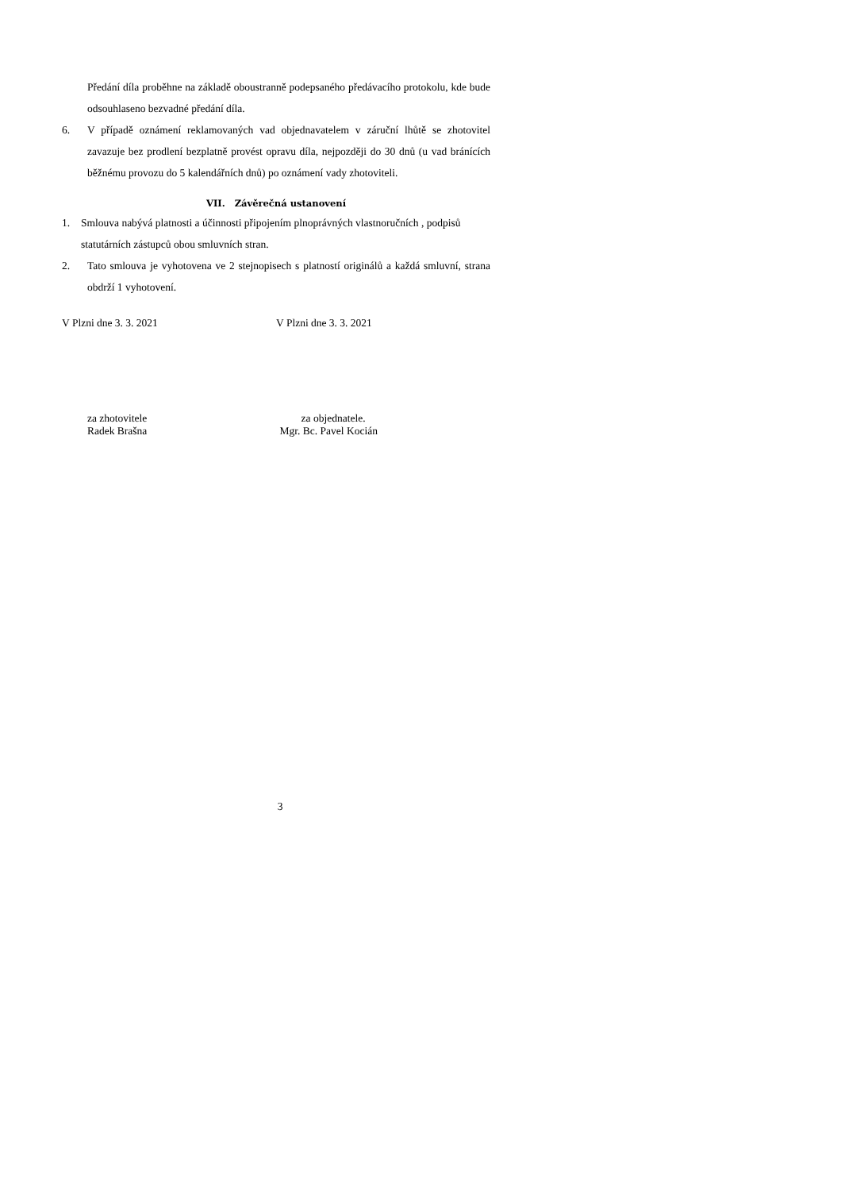Předání díla proběhne na základě oboustranně podepsaného předávacího protokolu, kde bude odsouhlaseno bezvadné předání díla.
6. V případě oznámení reklamovaných vad objednavatelem v záruční lhůtě se zhotovitel zavazuje bez prodlení bezplatně provést opravu díla, nejpozději do 30 dnů (u vad bránících běžnému provozu do 5 kalendářních dnů) po oznámení vady zhotoviteli.
VII. Závěrečná ustanovení
1. Smlouva nabývá platnosti a účinnosti připojením plnoprávných vlastnoručních , podpisů statutárních zástupců obou smluvních stran.
2. Tato smlouva je vyhotovena ve 2 stejnopisech s platností originálů a každá smluvní, strana obdrží 1 vyhotovení.
V Plzni dne 3. 3. 2021 V Plzni dne 3. 3. 2021
za zhotovitele
Radek Brašna
za objednatele.
Mgr. Bc. Pavel Kocián
3